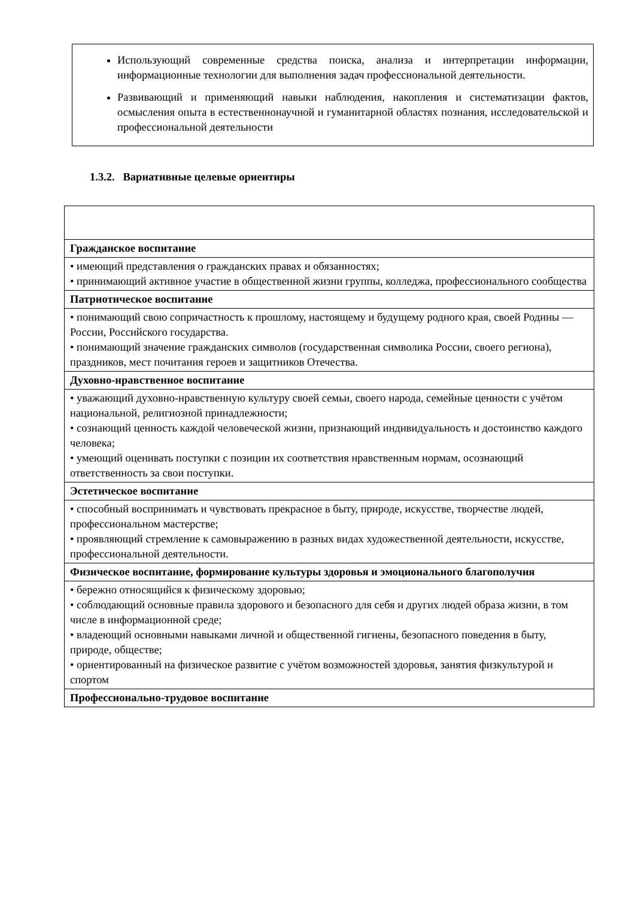Использующий современные средства поиска, анализа и интерпретации информации, информационные технологии для выполнения задач профессиональной деятельности.
Развивающий и применяющий навыки наблюдения, накопления и систематизации фактов, осмысления опыта в естественнонаучной и гуманитарной областях познания, исследовательской и профессиональной деятельности
1.3.2. Вариативные целевые ориентиры
| Гражданское воспитание |
| • имеющий представления о гражданских правах и обязанностях; • принимающий активное участие в общественной жизни группы, колледжа, профессионального сообщества |
| Патриотическое воспитание |
| • понимающий свою сопричастность к прошлому, настоящему и будущему родного края, своей Родины — России, Российского государства. • понимающий значение гражданских символов (государственная символика России, своего региона), праздников, мест почитания героев и защитников Отечества. |
| Духовно-нравственное воспитание |
| • уважающий духовно-нравственную культуру своей семьи, своего народа, семейные ценности с учётом национальной, религиозной принадлежности; • сознающий ценность каждой человеческой жизни, признающий индивидуальность и достоинство каждого человека; • умеющий оценивать поступки с позиции их соответствия нравственным нормам, осознающий ответственность за свои поступки. |
| Эстетическое воспитание |
| • способный воспринимать и чувствовать прекрасное в быту, природе, искусстве, творчестве людей, профессиональном мастерстве; • проявляющий стремление к самовыражению в разных видах художественной деятельности, искусстве, профессиональной деятельности. |
| Физическое воспитание, формирование культуры здоровья и эмоционального благополучия |
| • бережно относящийся к физическому здоровью; • соблюдающий основные правила здорового и безопасного для себя и других людей образа жизни, в том числе в информационной среде; • владеющий основными навыками личной и общественной гигиены, безопасного поведения в быту, природе, обществе; • ориентированный на физическое развитие с учётом возможностей здоровья, занятия физкультурой и спортом |
| Профессионально-трудовое воспитание |